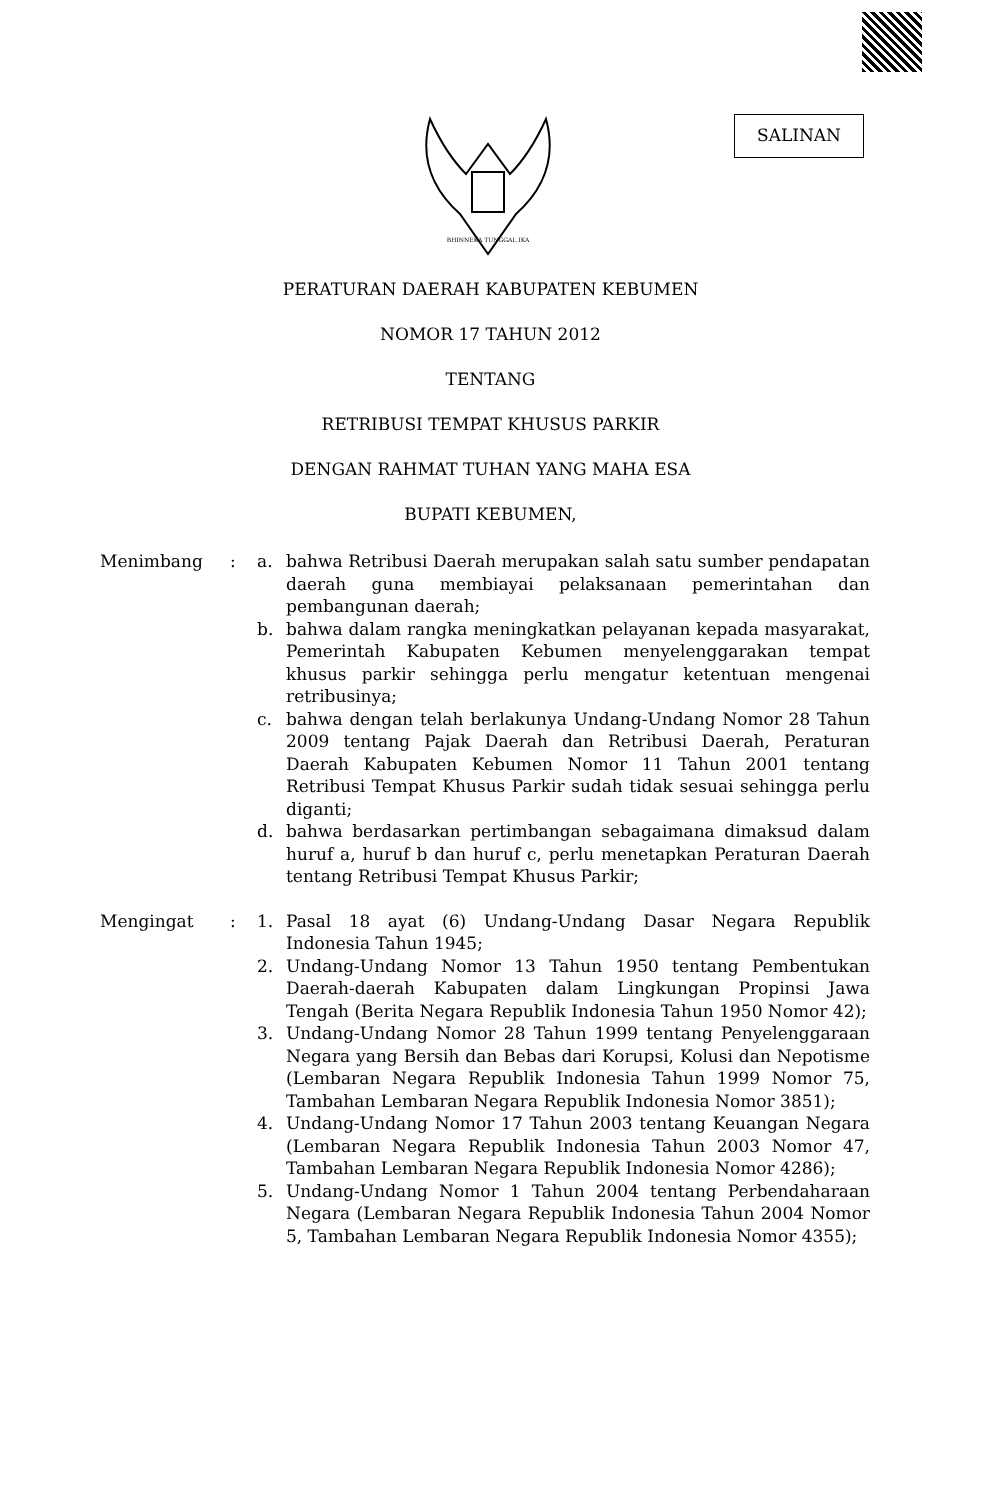BHINNEKA TUNGGAL IKA
SALINAN
PERATURAN DAERAH KABUPATEN KEBUMEN
NOMOR 17 TAHUN 2012
TENTANG
RETRIBUSI TEMPAT KHUSUS PARKIR
DENGAN RAHMAT TUHAN YANG MAHA ESA
BUPATI KEBUMEN,
Menimbang : a. bahwa Retribusi Daerah merupakan salah satu sumber pendapatan daerah guna membiayai pelaksanaan pemerintahan dan pembangunan daerah;
b. bahwa dalam rangka meningkatkan pelayanan kepada masyarakat, Pemerintah Kabupaten Kebumen menyelenggarakan tempat khusus parkir sehingga perlu mengatur ketentuan mengenai retribusinya;
c. bahwa dengan telah berlakunya Undang-Undang Nomor 28 Tahun 2009 tentang Pajak Daerah dan Retribusi Daerah, Peraturan Daerah Kabupaten Kebumen Nomor 11 Tahun 2001 tentang Retribusi Tempat Khusus Parkir sudah tidak sesuai sehingga perlu diganti;
d. bahwa berdasarkan pertimbangan sebagaimana dimaksud dalam huruf a, huruf b dan huruf c, perlu menetapkan Peraturan Daerah tentang Retribusi Tempat Khusus Parkir;
Mengingat : 1. Pasal 18 ayat (6) Undang-Undang Dasar Negara Republik Indonesia Tahun 1945;
2. Undang-Undang Nomor 13 Tahun 1950 tentang Pembentukan Daerah-daerah Kabupaten dalam Lingkungan Propinsi Jawa Tengah (Berita Negara Republik Indonesia Tahun 1950 Nomor 42);
3. Undang-Undang Nomor 28 Tahun 1999 tentang Penyelenggaraan Negara yang Bersih dan Bebas dari Korupsi, Kolusi dan Nepotisme (Lembaran Negara Republik Indonesia Tahun 1999 Nomor 75, Tambahan Lembaran Negara Republik Indonesia Nomor 3851);
4. Undang-Undang Nomor 17 Tahun 2003 tentang Keuangan Negara (Lembaran Negara Republik Indonesia Tahun 2003 Nomor 47, Tambahan Lembaran Negara Republik Indonesia Nomor 4286);
5. Undang-Undang Nomor 1 Tahun 2004 tentang Perbendaharaan Negara (Lembaran Negara Republik Indonesia Tahun 2004 Nomor 5, Tambahan Lembaran Negara Republik Indonesia Nomor 4355);